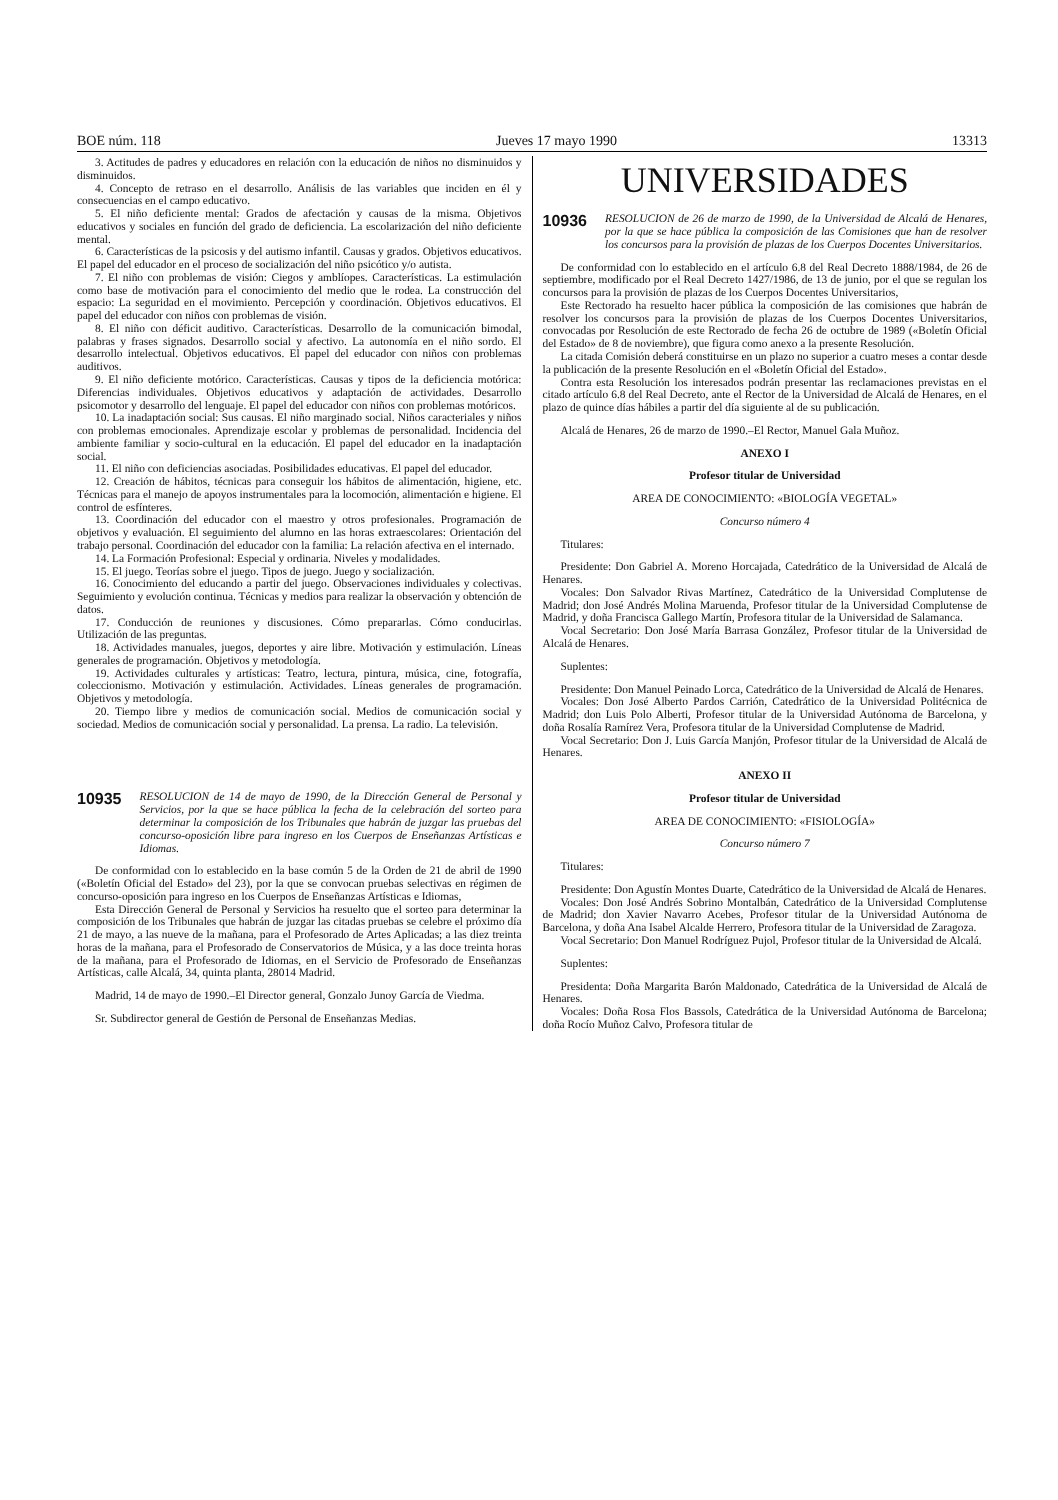BOE núm. 118 Jueves 17 mayo 1990 13313
3. Actitudes de padres y educadores en relación con la educación de niños no disminuidos y disminuidos.
4. Concepto de retraso en el desarrollo. Análisis de las variables que inciden en él y consecuencias en el campo educativo.
5. El niño deficiente mental: Grados de afectación y causas de la misma. Objetivos educativos y sociales en función del grado de deficiencia. La escolarización del niño deficiente mental.
6. Características de la psicosis y del autismo infantil. Causas y grados. Objetivos educativos. El papel del educador en el proceso de socialización del niño psicótico y/o autista.
7. El niño con problemas de visión: Ciegos y amblíopes. Características. La estimulación como base de motivación para el conocimiento del medio que le rodea. La construcción del espacio: La seguridad en el movimiento. Percepción y coordinación. Objetivos educativos. El papel del educador con niños con problemas de visión.
8. El niño con déficit auditivo. Características. Desarrollo de la comunicación bimodal, palabras y frases signados. Desarrollo social y afectivo. La autonomía en el niño sordo. El desarrollo intelectual. Objetivos educativos. El papel del educador con niños con problemas auditivos.
9. El niño deficiente motórico. Características. Causas y tipos de la deficiencia motórica: Diferencias individuales. Objetivos educativos y adaptación de actividades. Desarrollo psicomotor y desarrollo del lenguaje. El papel del educador con niños con problemas motóricos.
10. La inadaptación social: Sus causas. El niño marginado social. Niños caracteriales y niños con problemas emocionales. Aprendizaje escolar y problemas de personalidad. Incidencia del ambiente familiar y socio-cultural en la educación. El papel del educador en la inadaptación social.
11. El niño con deficiencias asociadas. Posibilidades educativas. El papel del educador.
12. Creación de hábitos, técnicas para conseguir los hábitos de alimentación, higiene, etc. Técnicas para el manejo de apoyos instrumentales para la locomoción, alimentación e higiene. El control de esfínteres.
13. Coordinación del educador con el maestro y otros profesionales. Programación de objetivos y evaluación. El seguimiento del alumno en las horas extraescolares: Orientación del trabajo personal. Coordinación del educador con la familia: La relación afectiva en el internado.
14. La Formación Profesional: Especial y ordinaria. Niveles y modalidades.
15. El juego. Teorías sobre el juego. Tipos de juego. Juego y socialización.
16. Conocimiento del educando a partir del juego. Observaciones individuales y colectivas. Seguimiento y evolución continua. Técnicas y medios para realizar la observación y obtención de datos.
17. Conducción de reuniones y discusiones. Cómo prepararlas. Cómo conducirlas. Utilización de las preguntas.
18. Actividades manuales, juegos, deportes y aire libre. Motivación y estimulación. Líneas generales de programación. Objetivos y metodología.
19. Actividades culturales y artísticas: Teatro, lectura, pintura, música, cine, fotografía, coleccionismo. Motivación y estimulación. Actividades. Líneas generales de programación. Objetivos y metodología.
20. Tiempo libre y medios de comunicación social. Medios de comunicación social y sociedad. Medios de comunicación social y personalidad. La prensa. La radio. La televisión.
10935 RESOLUCION de 14 de mayo de 1990, de la Dirección General de Personal y Servicios, por la que se hace pública la fecha de la celebración del sorteo para determinar la composición de los Tribunales que habrán de juzgar las pruebas del concurso-oposición libre para ingreso en los Cuerpos de Enseñanzas Artísticas e Idiomas.
De conformidad con lo establecido en la base común 5 de la Orden de 21 de abril de 1990 («Boletín Oficial del Estado» del 23), por la que se convocan pruebas selectivas en régimen de concurso-oposición para ingreso en los Cuerpos de Enseñanzas Artísticas e Idiomas,
Esta Dirección General de Personal y Servicios ha resuelto que el sorteo para determinar la composición de los Tribunales que habrán de juzgar las citadas pruebas se celebre el próximo día 21 de mayo, a las nueve de la mañana, para el Profesorado de Artes Aplicadas; a las diez treinta horas de la mañana, para el Profesorado de Conservatorios de Música, y a las doce treinta horas de la mañana, para el Profesorado de Idiomas, en el Servicio de Profesorado de Enseñanzas Artísticas, calle Alcalá, 34, quinta planta, 28014 Madrid.
Madrid, 14 de mayo de 1990.–El Director general, Gonzalo Junoy García de Viedma.
Sr. Subdirector general de Gestión de Personal de Enseñanzas Medias.
UNIVERSIDADES
10936 RESOLUCION de 26 de marzo de 1990, de la Universidad de Alcalá de Henares, por la que se hace pública la composición de las Comisiones que han de resolver los concursos para la provisión de plazas de los Cuerpos Docentes Universitarios.
De conformidad con lo establecido en el artículo 6.8 del Real Decreto 1888/1984, de 26 de septiembre, modificado por el Real Decreto 1427/1986, de 13 de junio, por el que se regulan los concursos para la provisión de plazas de los Cuerpos Docentes Universitarios,
Este Rectorado ha resuelto hacer pública la composición de las comisiones que habrán de resolver los concursos para la provisión de plazas de los Cuerpos Docentes Universitarios, convocadas por Resolución de este Rectorado de fecha 26 de octubre de 1989 («Boletín Oficial del Estado» de 8 de noviembre), que figura como anexo a la presente Resolución.
La citada Comisión deberá constituirse en un plazo no superior a cuatro meses a contar desde la publicación de la presente Resolución en el «Boletín Oficial del Estado».
Contra esta Resolución los interesados podrán presentar las reclamaciones previstas en el citado artículo 6.8 del Real Decreto, ante el Rector de la Universidad de Alcalá de Henares, en el plazo de quince días hábiles a partir del día siguiente al de su publicación.
Alcalá de Henares, 26 de marzo de 1990.–El Rector, Manuel Gala Muñoz.
ANEXO I
Profesor titular de Universidad
AREA DE CONOCIMIENTO: «BIOLOGÍA VEGETAL»
Concurso número 4
Titulares:
Presidente: Don Gabriel A. Moreno Horcajada, Catedrático de la Universidad de Alcalá de Henares.
Vocales: Don Salvador Rivas Martínez, Catedrático de la Universidad Complutense de Madrid; don José Andrés Molina Maruenda, Profesor titular de la Universidad Complutense de Madrid, y doña Francisca Gallego Martín, Profesora titular de la Universidad de Salamanca.
Vocal Secretario: Don José María Barrasa González, Profesor titular de la Universidad de Alcalá de Henares.
Suplentes:
Presidente: Don Manuel Peinado Lorca, Catedrático de la Universidad de Alcalá de Henares.
Vocales: Don José Alberto Pardos Carrión, Catedrático de la Universidad Politécnica de Madrid; don Luis Polo Alberti, Profesor titular de la Universidad Autónoma de Barcelona, y doña Rosalía Ramírez Vera, Profesora titular de la Universidad Complutense de Madrid.
Vocal Secretario: Don J. Luis García Manjón, Profesor titular de la Universidad de Alcalá de Henares.
ANEXO II
Profesor titular de Universidad
AREA DE CONOCIMIENTO: «FISIOLOGÍA»
Concurso número 7
Titulares:
Presidente: Don Agustín Montes Duarte, Catedrático de la Universidad de Alcalá de Henares.
Vocales: Don José Andrés Sobrino Montalbán, Catedrático de la Universidad Complutense de Madrid; don Xavier Navarro Acebes, Profesor titular de la Universidad Autónoma de Barcelona, y doña Ana Isabel Alcalde Herrero, Profesora titular de la Universidad de Zaragoza.
Vocal Secretario: Don Manuel Rodríguez Pujol, Profesor titular de la Universidad de Alcalá.
Suplentes:
Presidenta: Doña Margarita Barón Maldonado, Catedrática de la Universidad de Alcalá de Henares.
Vocales: Doña Rosa Flos Bassols, Catedrática de la Universidad Autónoma de Barcelona; doña Rocío Muñoz Calvo, Profesora titular de